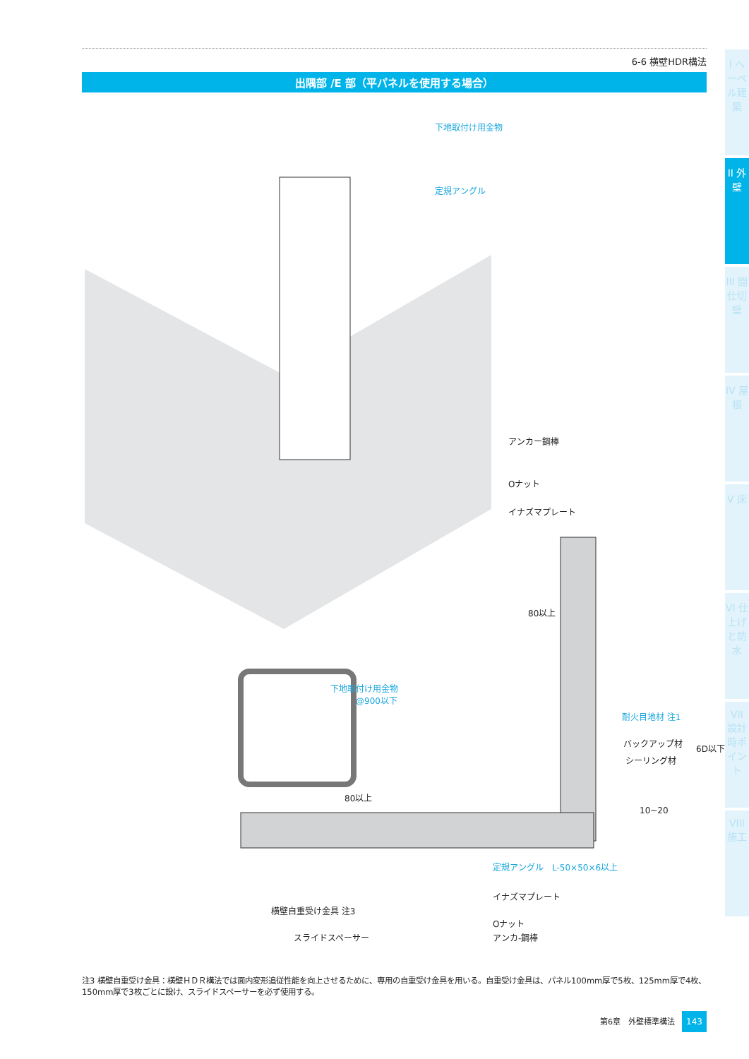6-6 横壁HDR構法
出隅部 /E 部（平パネルを使用する場合）
下地取付け用金物
定規アングル
アンカー鋼棒
Oナット
イナズマプレート
80以上
下地取付け用金物
　　　@900以下
耐火目地材 注1
バックアップ材
シーリング材
6D以下
80以上
10~20
定規アングル　L-50×50×6以上
イナズマプレート
横壁自重受け金具 注3
Oナット
アンカ-鋼棒
スライドスペーサー
注3 横壁自重受け金具：横壁ＨＤＲ構法では面内変形追従性能を向上させるために、専用の自重受け金具を用いる。自重受け金具は、パネル100mm厚で5枚、125mm厚で4枚、150mm厚で3枚ごとに設け、スライドスペーサーを必ず使用する。
第6章　外壁標準構法 143
I ヘーベル建築
II 外壁
III 間仕切壁
IV 屋根
V 床
VI 仕上げと防水
VII 設計時ポイント
VIII 施工